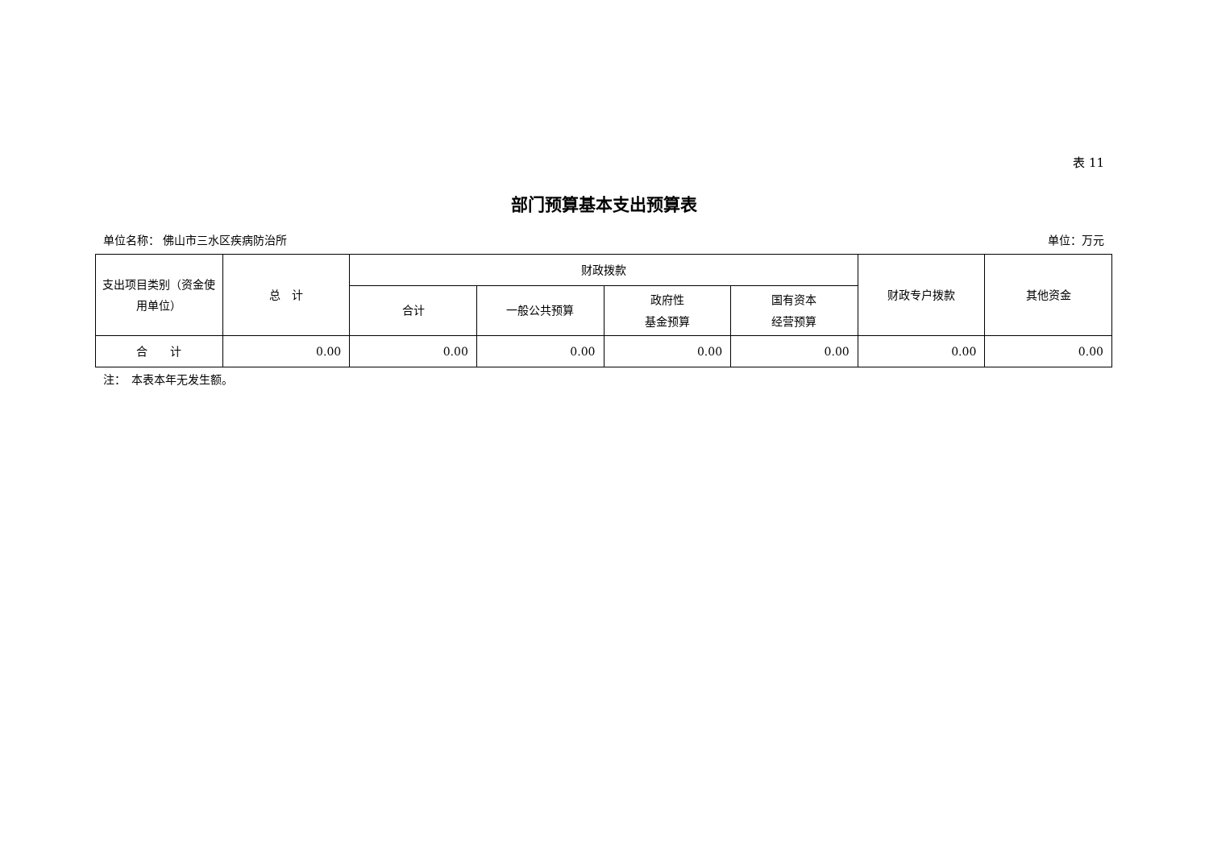表 11
部门预算基本支出预算表
单位名称： 佛山市三水区疾病防治所 单位：万元
| 支出项目类别（资金使用单位） | 总 计 | 财政拨款 | | | | 财政专户拨款 | 其他资金 |
| --- | --- | --- | --- | --- | --- | --- | --- |
| | | 合计 | 一般公共预算 | 政府性 基金预算 | 国有资本 经营预算 | | |
| 合 计 | 0.00 | 0.00 | 0.00 | 0.00 | 0.00 | 0.00 | 0.00 |
注：　本表本年无发生额。